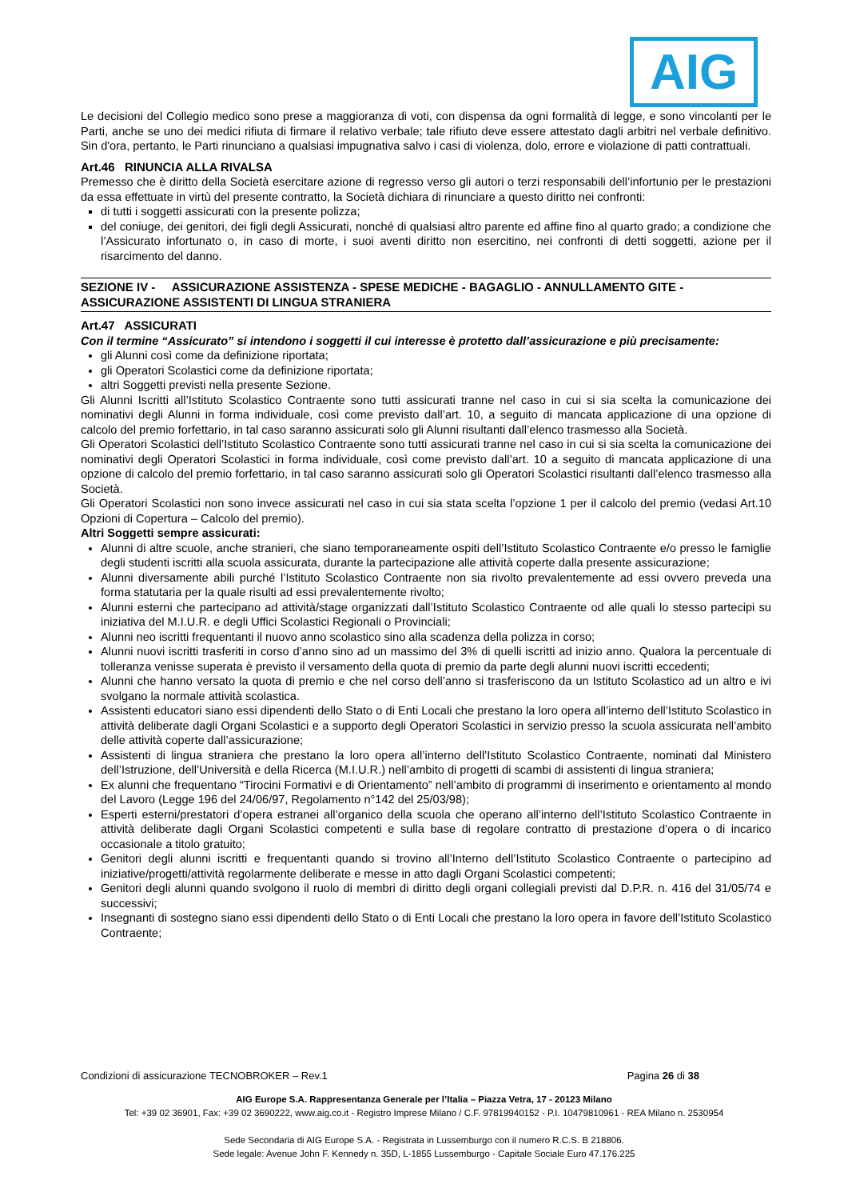AIG
Le decisioni del Collegio medico sono prese a maggioranza di voti, con dispensa da ogni formalità di legge, e sono vincolanti per le Parti, anche se uno dei medici rifiuta di firmare il relativo verbale; tale rifiuto deve essere attestato dagli arbitri nel verbale definitivo. Sin d'ora, pertanto, le Parti rinunciano a qualsiasi impugnativa salvo i casi di violenza, dolo, errore e violazione di patti contrattuali.
Art.46 RINUNCIA ALLA RIVALSA
Premesso che è diritto della Società esercitare azione di regresso verso gli autori o terzi responsabili dell’infortunio per le prestazioni da essa effettuate in virtù del presente contratto, la Società dichiara di rinunciare a questo diritto nei confronti:
di tutti i soggetti assicurati con la presente polizza;
del coniuge, dei genitori, dei figli degli Assicurati, nonché di qualsiasi altro parente ed affine fino al quarto grado; a condizione che l’Assicurato infortunato o, in caso di morte, i suoi aventi diritto non esercitino, nei confronti di detti soggetti, azione per il risarcimento del danno.
SEZIONE IV - ASSICURAZIONE ASSISTENZA - SPESE MEDICHE - BAGAGLIO - ANNULLAMENTO GITE - ASSICURAZIONE ASSISTENTI DI LINGUA STRANIERA
Art.47 ASSICURATI
Con il termine “Assicurato” si intendono i soggetti il cui interesse è protetto dall’assicurazione e più precisamente:
gli Alunni così come da definizione riportata;
gli Operatori Scolastici come da definizione riportata;
altri Soggetti previsti nella presente Sezione.
Gli Alunni Iscritti all’Istituto Scolastico Contraente sono tutti assicurati tranne nel caso in cui si sia scelta la comunicazione dei nominativi degli Alunni in forma individuale, così come previsto dall’art. 10, a seguito di mancata applicazione di una opzione di calcolo del premio forfettario, in tal caso saranno assicurati solo gli Alunni risultanti dall’elenco trasmesso alla Società.
Gli Operatori Scolastici dell’Istituto Scolastico Contraente sono tutti assicurati tranne nel caso in cui si sia scelta la comunicazione dei nominativi degli Operatori Scolastici in forma individuale, così come previsto dall’art. 10 a seguito di mancata applicazione di una opzione di calcolo del premio forfettario, in tal caso saranno assicurati solo gli Operatori Scolastici risultanti dall’elenco trasmesso alla Società.
Gli Operatori Scolastici non sono invece assicurati nel caso in cui sia stata scelta l’opzione 1 per il calcolo del premio (vedasi Art.10 Opzioni di Copertura – Calcolo del premio).
Altri Soggetti sempre assicurati:
Alunni di altre scuole, anche stranieri, che siano temporaneamente ospiti dell’Istituto Scolastico Contraente e/o presso le famiglie degli studenti iscritti alla scuola assicurata, durante la partecipazione alle attività coperte dalla presente assicurazione;
Alunni diversamente abili purché l’Istituto Scolastico Contraente non sia rivolto prevalentemente ad essi ovvero preveda una forma statutaria per la quale risulti ad essi prevalentemente rivolto;
Alunni esterni che partecipano ad attività/stage organizzati dall’Istituto Scolastico Contraente od alle quali lo stesso partecipi su iniziativa del M.I.U.R. e degli Uffici Scolastici Regionali o Provinciali;
Alunni neo iscritti frequentanti il nuovo anno scolastico sino alla scadenza della polizza in corso;
Alunni nuovi iscritti trasferiti in corso d’anno sino ad un massimo del 3% di quelli iscritti ad inizio anno. Qualora la percentuale di tolleranza venisse superata è previsto il versamento della quota di premio da parte degli alunni nuovi iscritti eccedenti;
Alunni che hanno versato la quota di premio e che nel corso dell’anno si trasferiscono da un Istituto Scolastico ad un altro e ivi svolgano la normale attività scolastica.
Assistenti educatori siano essi dipendenti dello Stato o di Enti Locali che prestano la loro opera all’interno dell’Istituto Scolastico in attività deliberate dagli Organi Scolastici e a supporto degli Operatori Scolastici in servizio presso la scuola assicurata nell’ambito delle attività coperte dall’assicurazione;
Assistenti di lingua straniera che prestano la loro opera all’interno dell’Istituto Scolastico Contraente, nominati dal Ministero dell’Istruzione, dell’Università e della Ricerca (M.I.U.R.) nell’ambito di progetti di scambi di assistenti di lingua straniera;
Ex alunni che frequentano “Tirocini Formativi e di Orientamento” nell’ambito di programmi di inserimento e orientamento al mondo del Lavoro (Legge 196 del 24/06/97, Regolamento n°142 del 25/03/98);
Esperti esterni/prestatori d’opera estranei all’organico della scuola che operano all’interno dell’Istituto Scolastico Contraente in attività deliberate dagli Organi Scolastici competenti e sulla base di regolare contratto di prestazione d’opera o di incarico occasionale a titolo gratuito;
Genitori degli alunni iscritti e frequentanti quando si trovino all’Interno dell’Istituto Scolastico Contraente o partecipino ad iniziative/progetti/attività regolarmente deliberate e messe in atto dagli Organi Scolastici competenti;
Genitori degli alunni quando svolgono il ruolo di membri di diritto degli organi collegiali previsti dal D.P.R. n. 416 del 31/05/74 e successivi;
Insegnanti di sostegno siano essi dipendenti dello Stato o di Enti Locali che prestano la loro opera in favore dell’Istituto Scolastico Contraente;
Condizioni di assicurazione TECNOBROKER – Rev.1 Pagina 26 di 38
AIG Europe S.A. Rappresentanza Generale per l’Italia – Piazza Vetra, 17 - 20123 Milano
Tel: +39 02 36901, Fax: +39 02 3690222, www.aig.co.it - Registro Imprese Milano / C.F. 97819940152 - P.I. 10479810961 - REA Milano n. 2530954
Sede Secondaria di AIG Europe S.A. - Registrata in Lussemburgo con il numero R.C.S. B 218806.
Sede legale: Avenue John F. Kennedy n. 35D, L-1855 Lussemburgo - Capitale Sociale Euro 47.176.225